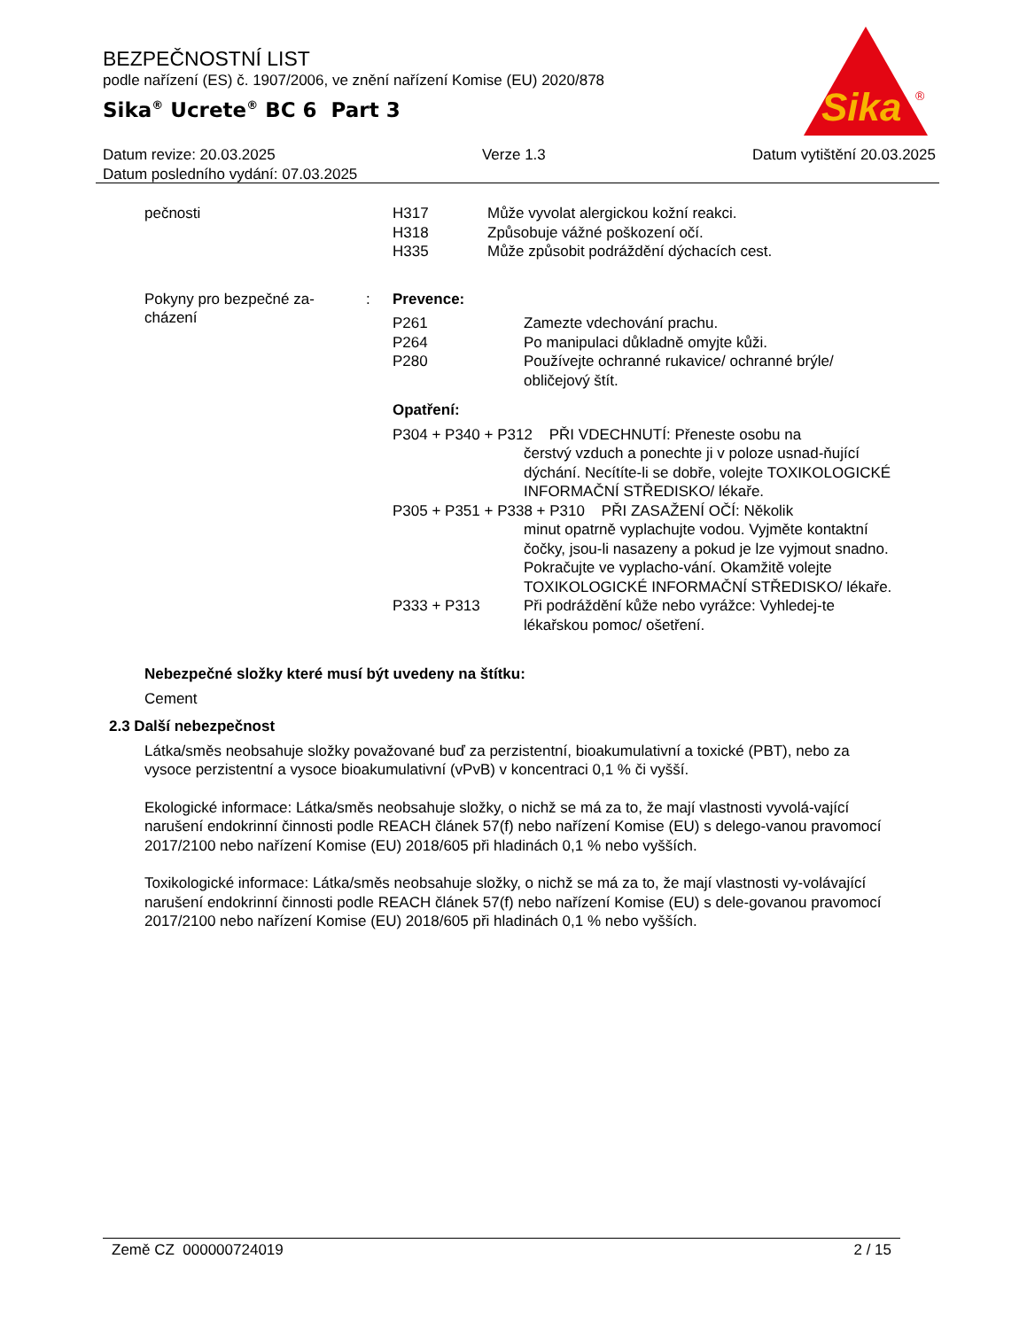BEZPEČNOSTNÍ LIST
podle nařízení (ES) č. 1907/2006, ve znění nařízení Komise (EU) 2020/878
Sika<sup>®</sup> Ucrete<sup>®</sup> BC 6 Part 3
Sika
®
Datum revize: 20.03.2025 Verze 1.3 Datum vytištění 20.03.2025
Datum posledního vydání: 07.03.2025
pečnosti
H317 Může vyvolat alergickou kožní reakci. H318 Způsobuje vážné poškození očí. H335 Může způsobit podráždění dýchacích cest.
Pokyny pro bezpečné za-
cházení
:
Prevence:
P261 Zamezte vdechování prachu. P264 Po manipulaci důkladně omyjte kůži. P280 Používejte ochranné rukavice/ ochranné brýle/ obličejový štít.
Opatření:
P304 + P340 + P312 PŘI VDECHNUTÍ: Přeneste osobu na
čerstvý vzduch a ponechte ji v poloze usnad-ňující dýchání. Necítíte-li se dobře, volejte TOXIKOLOGICKÉ INFORMAČNÍ STŘEDISKO/ lékaře.
P305 + P351 + P338 + P310 PŘI ZASAŽENÍ OČÍ: Několik
minut opatrně vyplachujte vodou. Vyjměte kontaktní čočky, jsou-li nasazeny a pokud je lze vyjmout snadno. Pokračujte ve vyplacho-vání. Okamžitě volejte TOXIKOLOGICKÉ INFORMAČNÍ STŘEDISKO/ lékaře.
P333 + P313 Při podráždění kůže nebo vyrážce: Vyhledej-te lékařskou pomoc/ ošetření.
Nebezpečné složky které musí být uvedeny na štítku:
Cement
2.3 Další nebezpečnost
Látka/směs neobsahuje složky považované buď za perzistentní, bioakumulativní a toxické (PBT), nebo za vysoce perzistentní a vysoce bioakumulativní (vPvB) v koncentraci 0,1 % či vyšší.
Ekologické informace: Látka/směs neobsahuje složky, o nichž se má za to, že mají vlastnosti vyvolá-vající narušení endokrinní činnosti podle REACH článek 57(f) nebo nařízení Komise (EU) s delego-vanou pravomocí 2017/2100 nebo nařízení Komise (EU) 2018/605 při hladinách 0,1 % nebo vyšších.
Toxikologické informace: Látka/směs neobsahuje složky, o nichž se má za to, že mají vlastnosti vy-volávající narušení endokrinní činnosti podle REACH článek 57(f) nebo nařízení Komise (EU) s dele-govanou pravomocí 2017/2100 nebo nařízení Komise (EU) 2018/605 při hladinách 0,1 % nebo vyšších.
Země CZ 000000724019 2 / 15